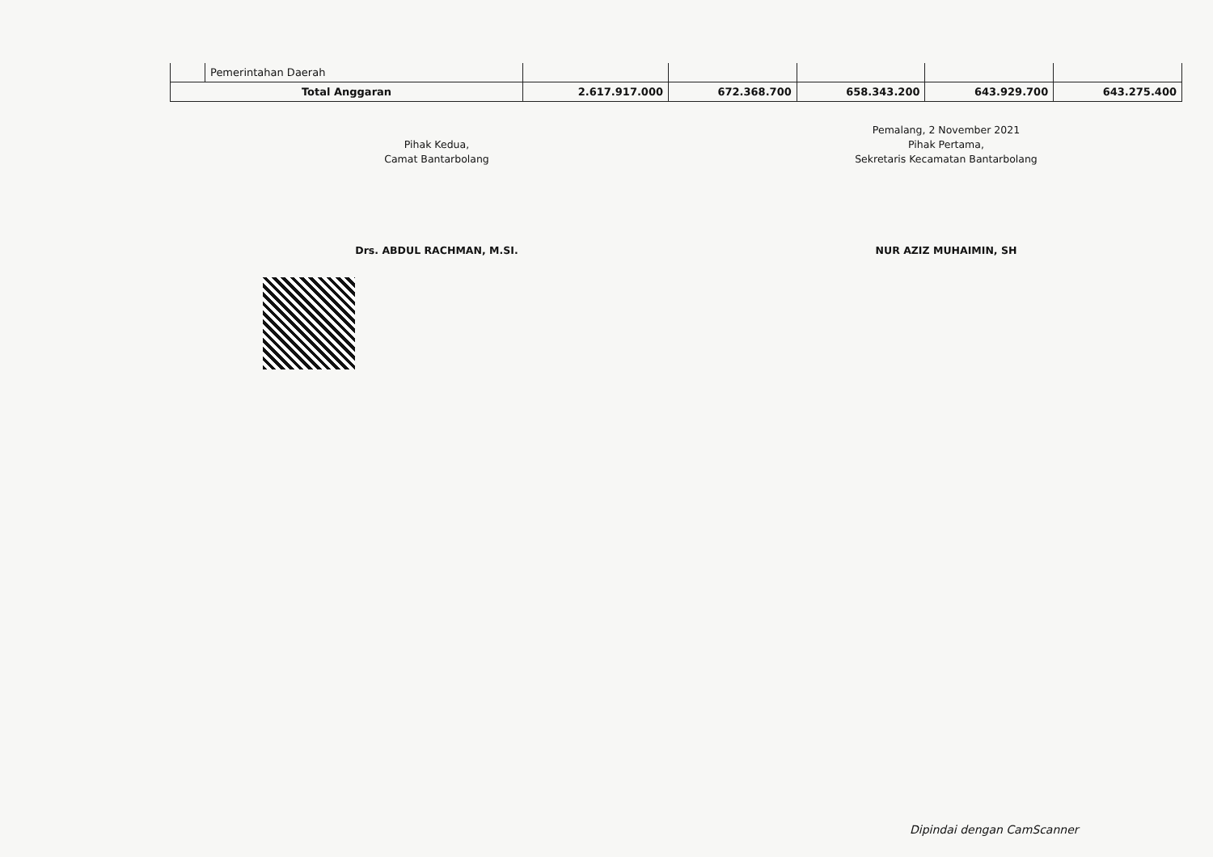| | Pemerintahan Daerah | | | | | |
| Total Anggaran | | 2.617.917.000 | 672.368.700 | 658.343.200 | 643.929.700 | 643.275.400 |
Pihak Kedua,
Camat Bantarbolang
Drs. ABDUL RACHMAN, M.SI.
Pemalang, 2 November 2021
Pihak Pertama,
Sekretaris Kecamatan Bantarbolang
NUR AZIZ MUHAIMIN, SH
Dipindai dengan CamScanner